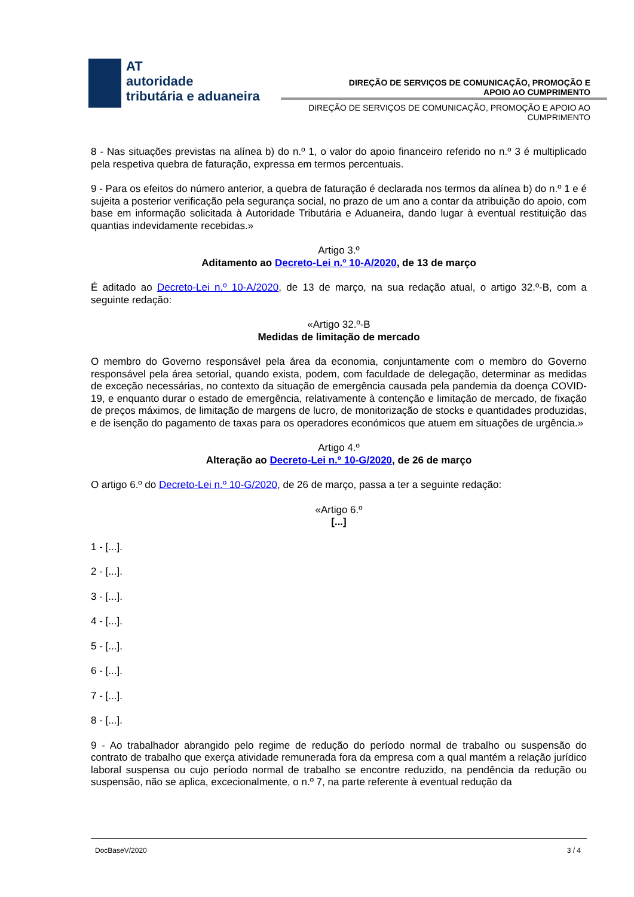AT
autoridade
tributária e aduaneira
DIREÇÃO DE SERVIÇOS DE COMUNICAÇÃO, PROMOÇÃO E APOIO AO CUMPRIMENTO
DIREÇÃO DE SERVIÇOS DE COMUNICAÇÃO, PROMOÇÃO E APOIO AO CUMPRIMENTO
8 - Nas situações previstas na alínea b) do n.º 1, o valor do apoio financeiro referido no n.º 3 é multiplicado pela respetiva quebra de faturação, expressa em termos percentuais.
9 - Para os efeitos do número anterior, a quebra de faturação é declarada nos termos da alínea b) do n.º 1 e é sujeita a posterior verificação pela segurança social, no prazo de um ano a contar da atribuição do apoio, com base em informação solicitada à Autoridade Tributária e Aduaneira, dando lugar à eventual restituição das quantias indevidamente recebidas.»
Artigo 3.º
Aditamento ao Decreto-Lei n.º 10-A/2020, de 13 de março
É aditado ao Decreto-Lei n.º 10-A/2020, de 13 de março, na sua redação atual, o artigo 32.º-B, com a seguinte redação:
«Artigo 32.º-B
Medidas de limitação de mercado
O membro do Governo responsável pela área da economia, conjuntamente com o membro do Governo responsável pela área setorial, quando exista, podem, com faculdade de delegação, determinar as medidas de exceção necessárias, no contexto da situação de emergência causada pela pandemia da doença COVID-19, e enquanto durar o estado de emergência, relativamente à contenção e limitação de mercado, de fixação de preços máximos, de limitação de margens de lucro, de monitorização de stocks e quantidades produzidas, e de isenção do pagamento de taxas para os operadores económicos que atuem em situações de urgência.»
Artigo 4.º
Alteração ao Decreto-Lei n.º 10-G/2020, de 26 de março
O artigo 6.º do Decreto-Lei n.º 10-G/2020, de 26 de março, passa a ter a seguinte redação:
«Artigo 6.º
[...]
1 - [...].
2 - [...].
3 - [...].
4 - [...].
5 - [...].
6 - [...].
7 - [...].
8 - [...].
9 - Ao trabalhador abrangido pelo regime de redução do período normal de trabalho ou suspensão do contrato de trabalho que exerça atividade remunerada fora da empresa com a qual mantém a relação jurídico laboral suspensa ou cujo período normal de trabalho se encontre reduzido, na pendência da redução ou suspensão, não se aplica, excecionalmente, o n.º 7, na parte referente à eventual redução da
DocBaseV/2020 3 / 4